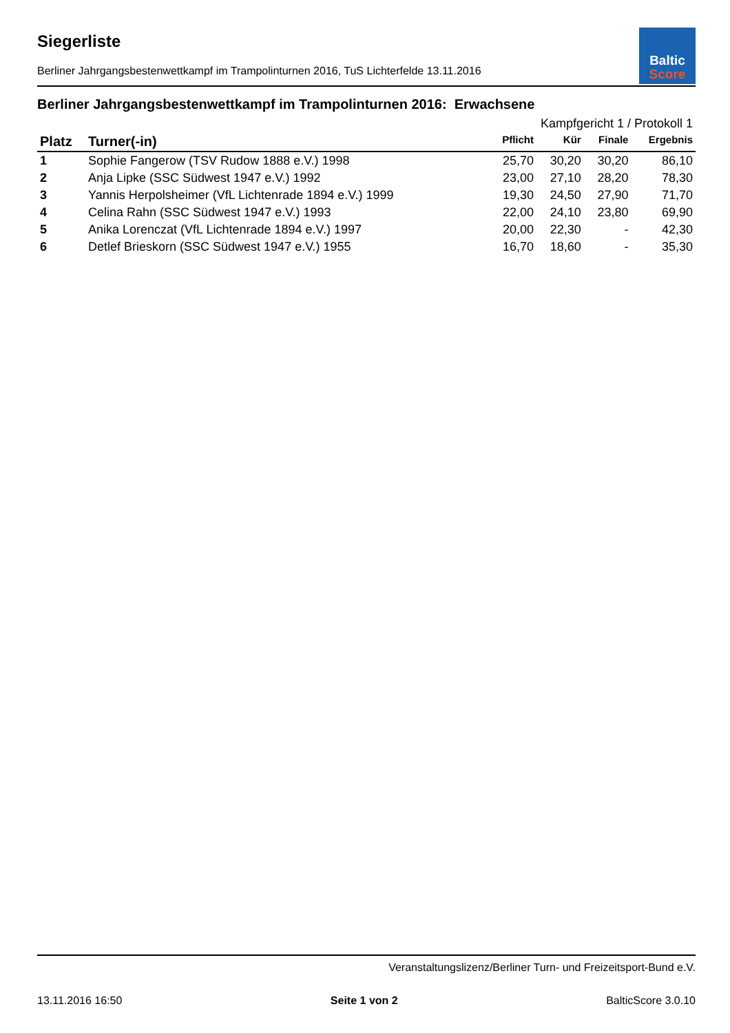Baltic
Score
Siegerliste
Berliner Jahrgangsbestenwettkampf im Trampolinturnen 2016, TuS Lichterfelde 13.11.2016
Berliner Jahrgangsbestenwettkampf im Trampolinturnen 2016: Erwachsene
| Kampfgericht 1 / Protokoll 1 | | | | | |
| --- | --- | --- | --- | --- | --- |
| Platz | Turner(-in) | Pflicht | Kür | Finale | Ergebnis |
| 1 | Sophie Fangerow (TSV Rudow 1888 e.V.) 1998 | 25,70 | 30,20 | 30,20 | 86,10 |
| 2 | Anja Lipke (SSC Südwest 1947 e.V.) 1992 | 23,00 | 27,10 | 28,20 | 78,30 |
| 3 | Yannis Herpolsheimer (VfL Lichtenrade 1894 e.V.) 1999 | 19,30 | 24,50 | 27,90 | 71,70 |
| 4 | Celina Rahn (SSC Südwest 1947 e.V.) 1993 | 22,00 | 24,10 | 23,80 | 69,90 |
| 5 | Anika Lorenczat (VfL Lichtenrade 1894 e.V.) 1997 | 20,00 | 22,30 | - | 42,30 |
| 6 | Detlef Brieskorn (SSC Südwest 1947 e.V.) 1955 | 16,70 | 18,60 | - | 35,30 |
Veranstaltungslizenz/Berliner Turn- und Freizeitsport-Bund e.V.
13.11.2016 16:50 Seite 1 von 2 BalticScore 3.0.10